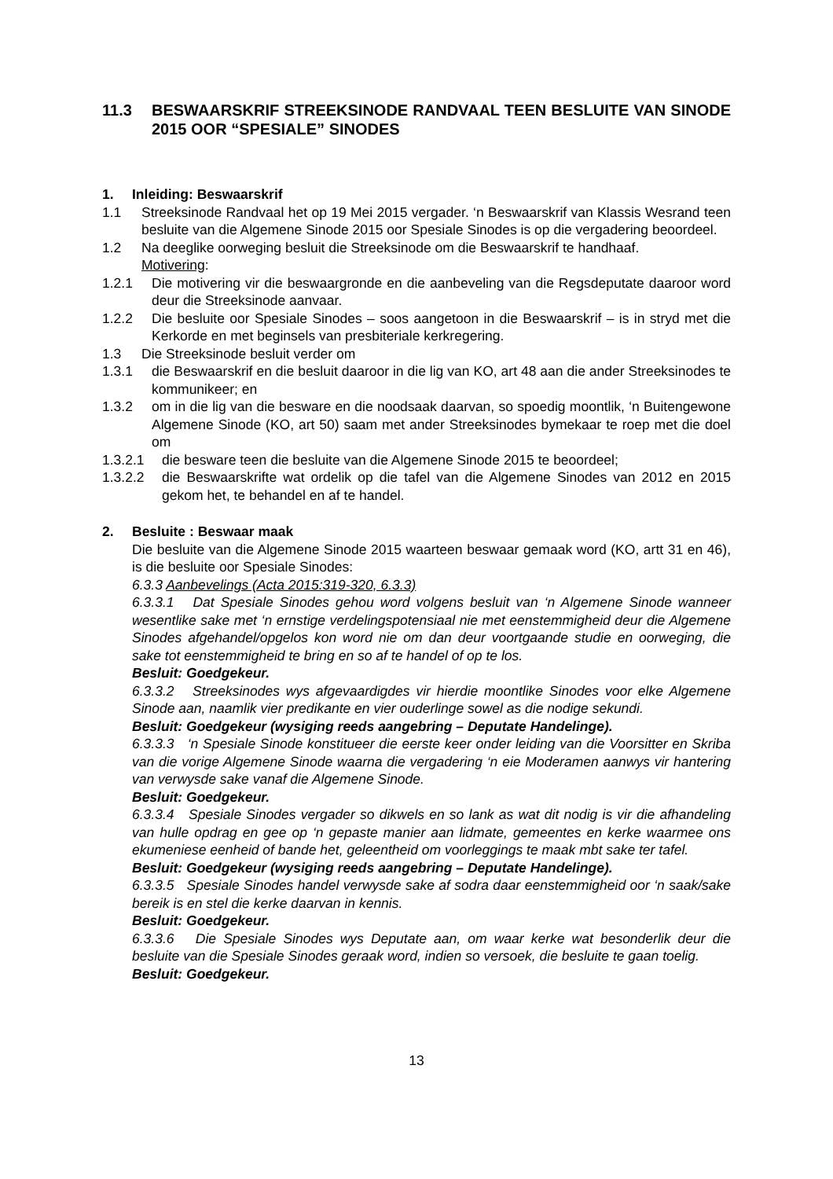11.3 BESWAARSKRIF STREEKSINODE RANDVAAL TEEN BESLUITE VAN SINODE 2015 OOR “SPESIALE” SINODES
1. Inleiding: Beswaarskrif
1.1 Streeksinode Randvaal het op 19 Mei 2015 vergader. ‘n Beswaarskrif van Klassis Wesrand teen besluite van die Algemene Sinode 2015 oor Spesiale Sinodes is op die vergadering beoordeel.
1.2 Na deeglike oorweging besluit die Streeksinode om die Beswaarskrif te handhaaf.
Motivering:
1.2.1 Die motivering vir die beswaargronde en die aanbeveling van die Regsdeputate daaroor word deur die Streeksinode aanvaar.
1.2.2 Die besluite oor Spesiale Sinodes – soos aangetoon in die Beswaarskrif – is in stryd met die Kerkorde en met beginsels van presbiteriale kerkregering.
1.3 Die Streeksinode besluit verder om
1.3.1 die Beswaarskrif en die besluit daaroor in die lig van KO, art 48 aan die ander Streeksinodes te kommunikeer; en
1.3.2 om in die lig van die besware en die noodsaak daarvan, so spoedig moontlik, ‘n Buitengewone Algemene Sinode (KO, art 50) saam met ander Streeksinodes bymekaar te roep met die doel om
1.3.2.1 die besware teen die besluite van die Algemene Sinode 2015 te beoordeel;
1.3.2.2 die Beswaarskrifte wat ordelik op die tafel van die Algemene Sinodes van 2012 en 2015 gekom het, te behandel en af te handel.
2. Besluite : Beswaar maak
Die besluite van die Algemene Sinode 2015 waarteen beswaar gemaak word (KO, artt 31 en 46), is die besluite oor Spesiale Sinodes:
6.3.3 Aanbevelings (Acta 2015:319-320, 6.3.3)
6.3.3.1 Dat Spesiale Sinodes gehou word volgens besluit van ‘n Algemene Sinode wanneer wesentlike sake met ‘n ernstige verdelingspotensiaal nie met eenstemmigheid deur die Algemene Sinodes afgehandel/opgelos kon word nie om dan deur voortgaande studie en oorweging, die sake tot eenstemmigheid te bring en so af te handel of op te los.
Besluit: Goedgekeur.
6.3.3.2 Streeksinodes wys afgevaardigdes vir hierdie moontlike Sinodes voor elke Algemene Sinode aan, naamlik vier predikante en vier ouderlinge sowel as die nodige sekundi.
Besluit: Goedgekeur (wysiging reeds aangebring – Deputate Handelinge).
6.3.3.3 ‘n Spesiale Sinode konstitueer die eerste keer onder leiding van die Voorsitter en Skriba van die vorige Algemene Sinode waarna die vergadering ‘n eie Moderamen aanwys vir hantering van verwysde sake vanaf die Algemene Sinode.
Besluit: Goedgekeur.
6.3.3.4 Spesiale Sinodes vergader so dikwels en so lank as wat dit nodig is vir die afhandeling van hulle opdrag en gee op ‘n gepaste manier aan lidmate, gemeentes en kerke waarmee ons ekumeniese eenheid of bande het, geleentheid om voorleggings te maak mbt sake ter tafel.
Besluit: Goedgekeur (wysiging reeds aangebring – Deputate Handelinge).
6.3.3.5 Spesiale Sinodes handel verwysde sake af sodra daar eenstemmigheid oor ‘n saak/sake bereik is en stel die kerke daarvan in kennis.
Besluit: Goedgekeur.
6.3.3.6 Die Spesiale Sinodes wys Deputate aan, om waar kerke wat besonderlik deur die besluite van die Spesiale Sinodes geraak word, indien so versoek, die besluite te gaan toelig.
Besluit: Goedgekeur.
13